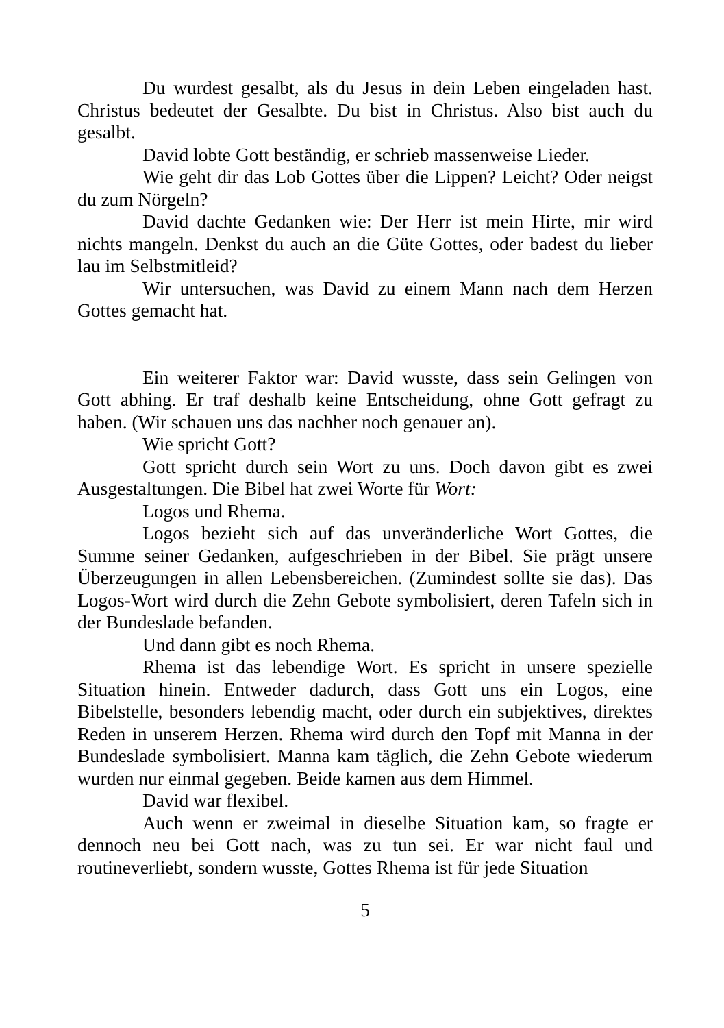Du wurdest gesalbt, als du Jesus in dein Leben eingeladen hast. Christus bedeutet der Gesalbte. Du bist in Christus. Also bist auch du gesalbt.
David lobte Gott beständig, er schrieb massenweise Lieder.
Wie geht dir das Lob Gottes über die Lippen? Leicht? Oder neigst du zum Nörgeln?
David dachte Gedanken wie: Der Herr ist mein Hirte, mir wird nichts mangeln. Denkst du auch an die Güte Gottes, oder badest du lieber lau im Selbstmitleid?
Wir untersuchen, was David zu einem Mann nach dem Herzen Gottes gemacht hat.
Ein weiterer Faktor war: David wusste, dass sein Gelingen von Gott abhing. Er traf deshalb keine Entscheidung, ohne Gott gefragt zu haben. (Wir schauen uns das nachher noch genauer an).
Wie spricht Gott?
Gott spricht durch sein Wort zu uns. Doch davon gibt es zwei Ausgestaltungen. Die Bibel hat zwei Worte für Wort:
Logos und Rhema.
Logos bezieht sich auf das unveränderliche Wort Gottes, die Summe seiner Gedanken, aufgeschrieben in der Bibel. Sie prägt unsere Überzeugungen in allen Lebensbereichen. (Zumindest sollte sie das). Das Logos-Wort wird durch die Zehn Gebote symbolisiert, deren Tafeln sich in der Bundeslade befanden.
Und dann gibt es noch Rhema.
Rhema ist das lebendige Wort. Es spricht in unsere spezielle Situation hinein. Entweder dadurch, dass Gott uns ein Logos, eine Bibelstelle, besonders lebendig macht, oder durch ein subjektives, direktes Reden in unserem Herzen. Rhema wird durch den Topf mit Manna in der Bundeslade symbolisiert. Manna kam täglich, die Zehn Gebote wiederum wurden nur einmal gegeben. Beide kamen aus dem Himmel.
David war flexibel.
Auch wenn er zweimal in dieselbe Situation kam, so fragte er dennoch neu bei Gott nach, was zu tun sei. Er war nicht faul und routineverliebt, sondern wusste, Gottes Rhema ist für jede Situation
5